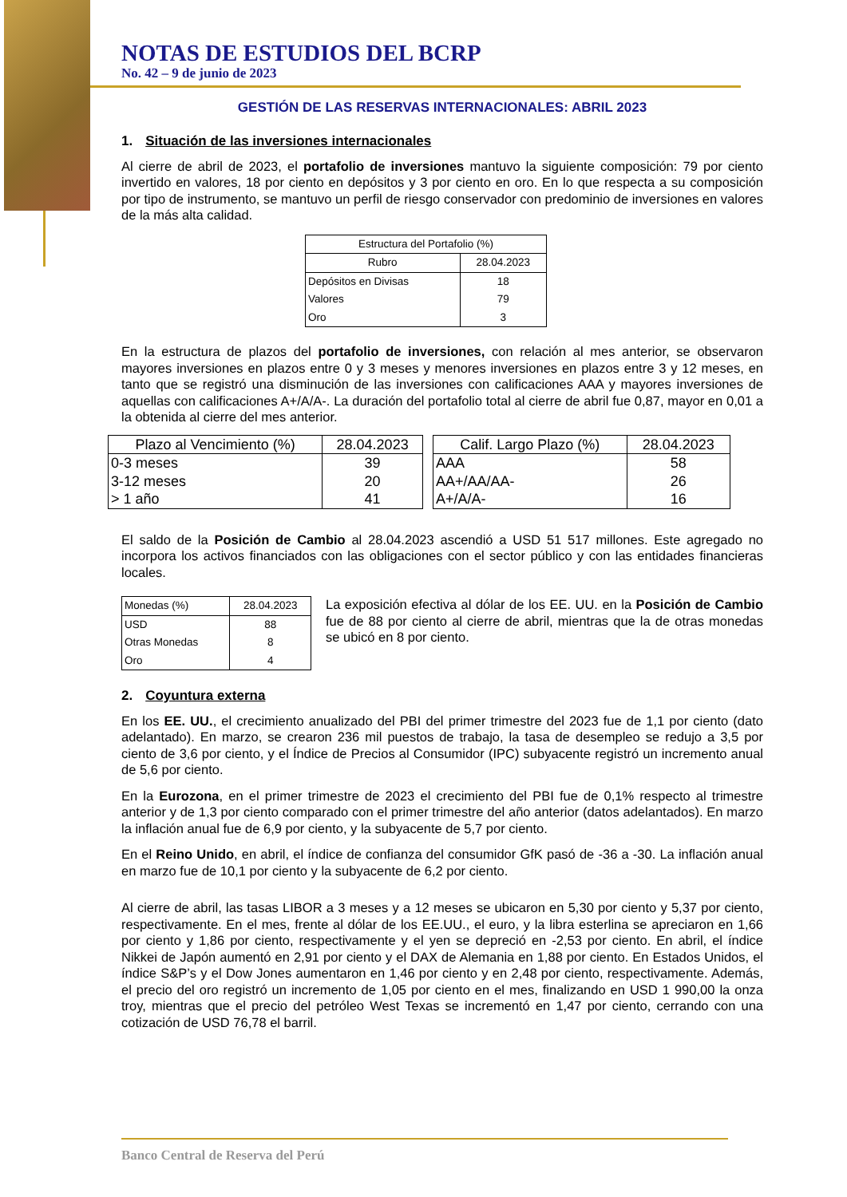NOTAS DE ESTUDIOS DEL BCRP
No. 42 – 9 de junio de 2023
GESTIÓN DE LAS RESERVAS INTERNACIONALES: ABRIL 2023
1. Situación de las inversiones internacionales
Al cierre de abril de 2023, el portafolio de inversiones mantuvo la siguiente composición: 79 por ciento invertido en valores, 18 por ciento en depósitos y 3 por ciento en oro. En lo que respecta a su composición por tipo de instrumento, se mantuvo un perfil de riesgo conservador con predominio de inversiones en valores de la más alta calidad.
| Estructura del Portafolio (%) | |
| --- | --- |
| Rubro | 28.04.2023 |
| Depósitos en Divisas | 18 |
| Valores | 79 |
| Oro | 3 |
En la estructura de plazos del portafolio de inversiones, con relación al mes anterior, se observaron mayores inversiones en plazos entre 0 y 3 meses y menores inversiones en plazos entre 3 y 12 meses, en tanto que se registró una disminución de las inversiones con calificaciones AAA y mayores inversiones de aquellas con calificaciones A+/A/A-. La duración del portafolio total al cierre de abril fue 0,87, mayor en 0,01 a la obtenida al cierre del mes anterior.
| Plazo al Vencimiento (%) | 28.04.2023 |
| --- | --- |
| 0-3 meses | 39 |
| 3-12 meses | 20 |
| > 1 año | 41 |
| Calif. Largo Plazo (%) | 28.04.2023 |
| --- | --- |
| AAA | 58 |
| AA+/AA/AA- | 26 |
| A+/A/A- | 16 |
El saldo de la Posición de Cambio al 28.04.2023 ascendió a USD 51 517 millones. Este agregado no incorpora los activos financiados con las obligaciones con el sector público y con las entidades financieras locales.
| Monedas (%) | 28.04.2023 |
| --- | --- |
| USD | 88 |
| Otras Monedas | 8 |
| Oro | 4 |
La exposición efectiva al dólar de los EE. UU. en la Posición de Cambio fue de 88 por ciento al cierre de abril, mientras que la de otras monedas se ubicó en 8 por ciento.
2. Coyuntura externa
En los EE. UU., el crecimiento anualizado del PBI del primer trimestre del 2023 fue de 1,1 por ciento (dato adelantado). En marzo, se crearon 236 mil puestos de trabajo, la tasa de desempleo se redujo a 3,5 por ciento de 3,6 por ciento, y el Índice de Precios al Consumidor (IPC) subyacente registró un incremento anual de 5,6 por ciento.
En la Eurozona, en el primer trimestre de 2023 el crecimiento del PBI fue de 0,1% respecto al trimestre anterior y de 1,3 por ciento comparado con el primer trimestre del año anterior (datos adelantados). En marzo la inflación anual fue de 6,9 por ciento, y la subyacente de 5,7 por ciento.
En el Reino Unido, en abril, el índice de confianza del consumidor GfK pasó de -36 a -30. La inflación anual en marzo fue de 10,1 por ciento y la subyacente de 6,2 por ciento.
Al cierre de abril, las tasas LIBOR a 3 meses y a 12 meses se ubicaron en 5,30 por ciento y 5,37 por ciento, respectivamente. En el mes, frente al dólar de los EE.UU., el euro, y la libra esterlina se apreciaron en 1,66 por ciento y 1,86 por ciento, respectivamente y el yen se depreció en -2,53 por ciento. En abril, el índice Nikkei de Japón aumentó en 2,91 por ciento y el DAX de Alemania en 1,88 por ciento. En Estados Unidos, el índice S&P’s y el Dow Jones aumentaron en 1,46 por ciento y en 2,48 por ciento, respectivamente. Además, el precio del oro registró un incremento de 1,05 por ciento en el mes, finalizando en USD 1 990,00 la onza troy, mientras que el precio del petróleo West Texas se incrementó en 1,47 por ciento, cerrando con una cotización de USD 76,78 el barril.
Banco Central de Reserva del Perú